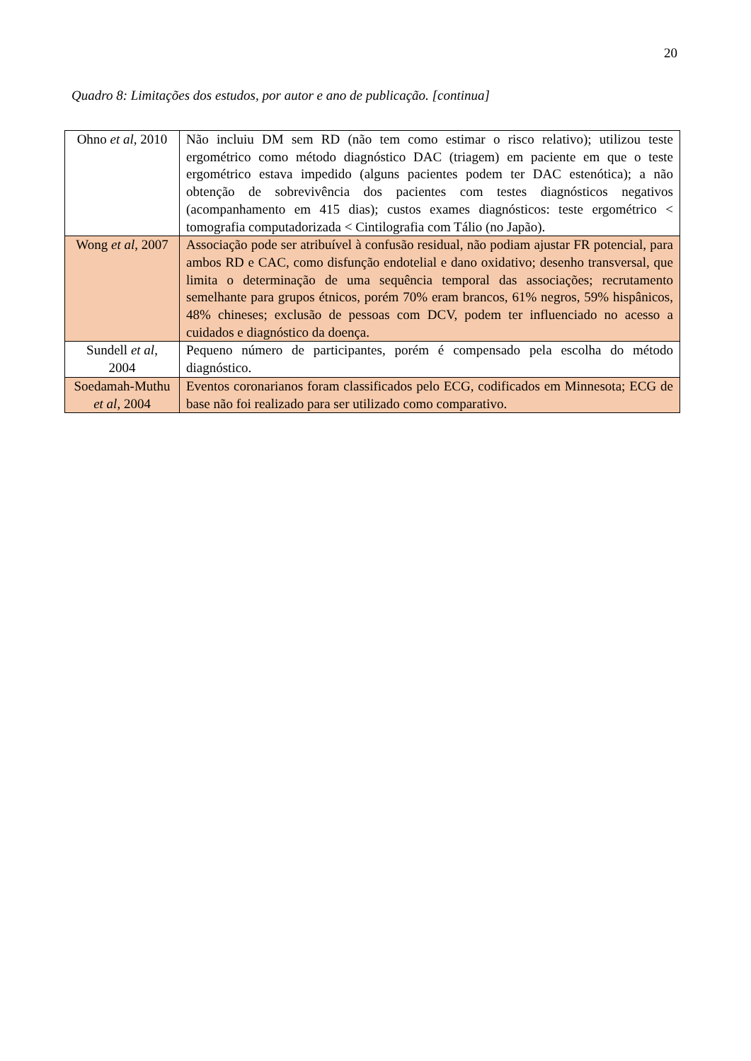20
Quadro 8: Limitações dos estudos, por autor e ano de publicação. [continua]
| Ohno et al , 2010 | Não incluiu DM sem RD (não tem como estimar o risco relativo); utilizou teste ergométrico como método diagnóstico DAC (triagem) em paciente em que o teste ergométrico estava impedido (alguns pacientes podem ter DAC estenótica); a não obtenção de sobrevivência dos pacientes com testes diagnósticos negativos (acompanhamento em 415 dias); custos exames diagnósticos: teste ergométrico < tomografia computadorizada < Cintilografia com Tálio (no Japão). |
| Wong et al , 2007 | Associação pode ser atribuível à confusão residual, não podiam ajustar FR potencial, para ambos RD e CAC, como disfunção endotelial e dano oxidativo; desenho transversal, que limita o determinação de uma sequência temporal das associações; recrutamento semelhante para grupos étnicos, porém 70% eram brancos, 61% negros, 59% hispânicos, 48% chineses; exclusão de pessoas com DCV, podem ter influenciado no acesso a cuidados e diagnóstico da doença. |
| Sundell et al , 2004 | Pequeno número de participantes, porém é compensado pela escolha do método diagnóstico. |
| Soedamah-Muthu et al , 2004 | Eventos coronarianos foram classificados pelo ECG, codificados em Minnesota; ECG de base não foi realizado para ser utilizado como comparativo. |